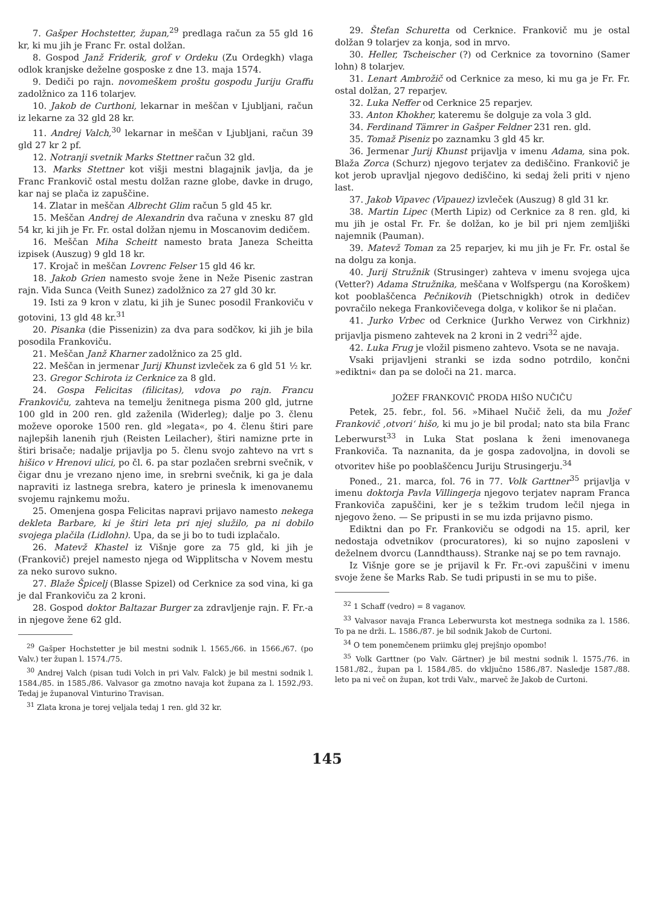7. Gašper Hochstetter, župan,<sup>29</sup> predlaga račun za 55 gld 16 kr, ki mu jih je Franc Fr. ostal dolžan.
8. Gospod Janž Friderik, grof v Ordeku (Zu Ordegkh) vlaga odlok kranjske deželne gosposke z dne 13. maja 1574.
9. Dediči po rajn. novomeškem proštu gospodu Juriju Graffu zadolžnico za 116 tolarjev.
10. Jakob de Curthoni, lekarnar in meščan v Ljubljani, račun iz lekarne za 32 gld 28 kr.
11. Andrej Valch,<sup>30</sup> lekarnar in meščan v Ljubljani, račun 39 gld 27 kr 2 pf.
12. Notranji svetnik Marks Stettner račun 32 gld.
13. Marks Stettner kot višji mestni blagajnik javlja, da je Franc Frankovič ostal mestu dolžan razne globe, davke in drugo, kar naj se plača iz zapuščine.
14. Zlatar in meščan Albrecht Glim račun 5 gld 45 kr.
15. Meščan Andrej de Alexandrin dva računa v znesku 87 gld 54 kr, ki jih je Fr. Fr. ostal dolžan njemu in Moscanovim dedičem.
16. Meščan Miha Scheitt namesto brata Janeza Scheitta izpisek (Auszug) 9 gld 18 kr.
17. Krojač in meščan Lovrenc Felser 15 gld 46 kr.
18. Jakob Grien namesto svoje žene in Neže Pisenic zastran rajn. Vida Sunca (Veith Sunez) zadolžnico za 27 gld 30 kr.
19. Isti za 9 kron v zlatu, ki jih je Sunec posodil Frankoviču v gotovini, 13 gld 48 kr.<sup>31</sup>
20. Pisanka (die Pissenizin) za dva para sodčkov, ki jih je bila posodila Frankoviču.
21. Meščan Janž Kharner zadolžnico za 25 gld.
22. Meščan in jermenar Jurij Khunst izvleček za 6 gld 51 ½ kr.
23. Gregor Schirota iz Cerknice za 8 gld.
24. Gospa Felicitas (filicitas), vdova po rajn. Francu Frankoviču, zahteva na temelju ženitnega pisma 200 gld, jutrne 100 gld in 200 ren. gld zaženila (Widerleg); dalje po 3. členu moževe oporoke 1500 ren. gld »legata«, po 4. členu štiri pare najlepših lanenih rjuh (Reisten Leilacher), štiri namizne prte in štiri brisače; nadalje prijavlja po 5. členu svojo zahtevo na vrt s hišico v Hrenovi ulici, po čl. 6. pa star pozlačen srebrni svečnik, v čigar dnu je vrezano njeno ime, in srebrni svečnik, ki ga je dala napraviti iz lastnega srebra, katero je prinesla k imenovanemu svojemu rajnkemu možu.
25. Omenjena gospa Felicitas napravi prijavo namesto nekega dekleta Barbare, ki je štiri leta pri njej služilo, pa ni dobilo svojega plačila (Lidlohn). Upa, da se ji bo to tudi izplačalo.
26. Matevž Khastel iz Višnje gore za 75 gld, ki jih je (Frankovič) prejel namesto njega od Wipplitscha v Novem mestu za neko surovo sukno.
27. Blaže Špicelj (Blasse Spizel) od Cerknice za sod vina, ki ga je dal Frankoviču za 2 kroni.
28. Gospod doktor Baltazar Burger za zdravljenje rajn. F. Fr.-a in njegove žene 62 gld.
<sup>29</sup> Gašper Hochstetter je bil mestni sodnik l. 1565./66. in 1566./67. (po Valv.) ter župan l. 1574./75.
<sup>30</sup> Andrej Valch (pisan tudi Volch in pri Valv. Falck) je bil mestni sodnik l. 1584./85. in 1585./86. Valvasor ga zmotno navaja kot župana za l. 1592./93. Tedaj je županoval Vinturino Travisan.
<sup>31</sup> Zlata krona je torej veljala tedaj 1 ren. gld 32 kr.
29. Štefan Schuretta od Cerknice. Frankovič mu je ostal dolžan 9 tolarjev za konja, sod in mrvo.
30. Heller, Tscheischer (?) od Cerknice za tovornino (Samer lohn) 8 tolarjev.
31. Lenart Ambrožič od Cerknice za meso, ki mu ga je Fr. Fr. ostal dolžan, 27 reparjev.
32. Luka Neffer od Cerknice 25 reparjev.
33. Anton Khokher, kateremu še dolguje za vola 3 gld.
34. Ferdinand Tämrer in Gašper Feldner 231 ren. gld.
35. Tomaž Piseniz po zaznamku 3 gld 45 kr.
36. Jermenar Jurij Khunst prijavlja v imenu Adama, sina pok. Blaža Zorca (Schurz) njegovo terjatev za dediščino. Frankovič je kot jerob upravljal njegovo dediščino, ki sedaj želi priti v njeno last.
37. Jakob Vipavec (Vipauez) izvleček (Auszug) 8 gld 31 kr.
38. Martin Lipec (Merth Lipiz) od Cerknice za 8 ren. gld, ki mu jih je ostal Fr. Fr. še dolžan, ko je bil pri njem zemljiški najemnik (Pauman).
39. Matevž Toman za 25 reparjev, ki mu jih je Fr. Fr. ostal še na dolgu za konja.
40. Jurij Stružnik (Strusinger) zahteva v imenu svojega ujca (Vetter?) Adama Stružnika, meščana v Wolfspergu (na Koroškem) kot pooblaščenca Pečnikovih (Pietschnigkh) otrok in dedičev povračilo nekega Frankovičevega dolga, v kolikor še ni plačan.
41. Jurko Vrbec od Cerknice (Jurkho Verwez von Cirkhniz) prijavlja pismeno zahtevek na 2 kroni in 2 vedri<sup>32</sup> ajde.
42. Luka Frug je vložil pismeno zahtevo. Vsota se ne navaja.
Vsaki prijavljeni stranki se izda sodno potrdilo, končni »ediktni« dan pa se določi na 21. marca.
JOŽEF FRANKOVIČ PRODA HIŠO NUČIČU
Petek, 25. febr., fol. 56. »Mihael Nučič želi, da mu Jožef Frankovič ‚otvori‘ hišo, ki mu jo je bil prodal; nato sta bila Franc Leberwurst<sup>33</sup> in Luka Stat poslana k ženi imenovanega Frankoviča. Ta naznanita, da je gospa zadovoljna, in dovoli se otvoritev hiše po pooblaščencu Juriju Strusingerju.<sup>34</sup>
Poned., 21. marca, fol. 76 in 77. Volk Garttner<sup>35</sup> prijavlja v imenu doktorja Pavla Villingerja njegovo terjatev napram Franca Frankoviča zapuščini, ker je s težkim trudom lečil njega in njegovo ženo. — Se pripusti in se mu izda prijavno pismo.
Ediktni dan po Fr. Frankoviču se odgodi na 15. april, ker nedostaja odvetnikov (procuratores), ki so nujno zaposleni v deželnem dvorcu (Lanndthauss). Stranke naj se po tem ravnajo.
Iz Višnje gore se je prijavil k Fr. Fr.-ovi zapuščini v imenu svoje žene še Marks Rab. Se tudi pripusti in se mu to piše.
<sup>32</sup> 1 Schaff (vedro) = 8 vaganov.
<sup>33</sup> Valvasor navaja Franca Leberwursta kot mestnega sodnika za l. 1586. To pa ne drži. L. 1586./87. je bil sodnik Jakob de Curtoni.
<sup>34</sup> O tem ponemčenem priimku glej prejšnjo opombo!
<sup>35</sup> Volk Garttner (po Valv. Gärtner) je bil mestni sodnik l. 1575./76. in 1581./82., župan pa l. 1584./85. do vključno 1586./87. Nasledje 1587./88. leto pa ni več on župan, kot trdi Valv., marveč že Jakob de Curtoni.
145